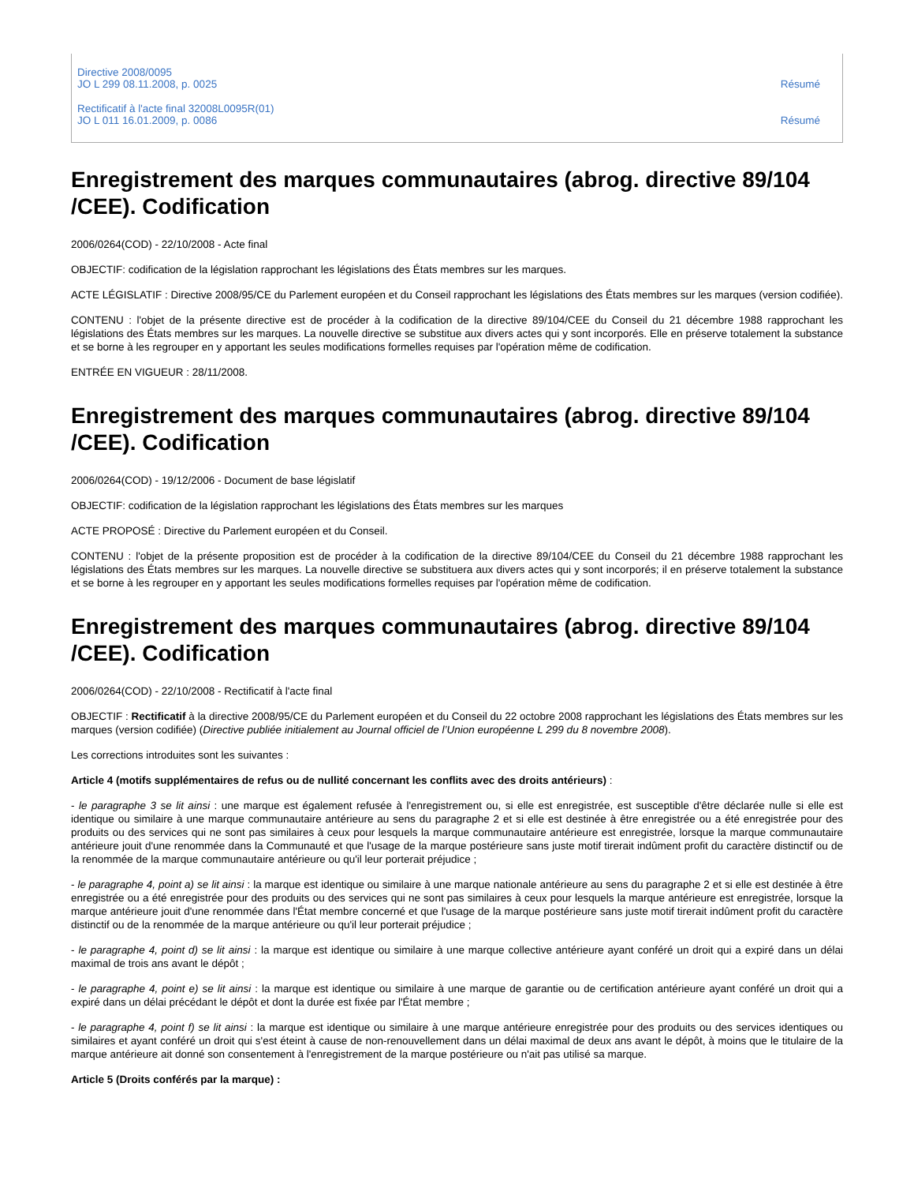Directive 2008/0095
JO L 299 08.11.2008, p. 0025
Résumé
Rectificatif à l'acte final 32008L0095R(01)
JO L 011 16.01.2009, p. 0086
Résumé
Enregistrement des marques communautaires (abrog. directive 89/104 /CEE). Codification
2006/0264(COD) - 22/10/2008 - Acte final
OBJECTIF: codification de la législation rapprochant les législations des États membres sur les marques.
ACTE LÉGISLATIF : Directive 2008/95/CE du Parlement européen et du Conseil rapprochant les législations des États membres sur les marques (version codifiée).
CONTENU : l'objet de la présente directive est de procéder à la codification de la directive 89/104/CEE du Conseil du 21 décembre 1988 rapprochant les législations des États membres sur les marques. La nouvelle directive se substitue aux divers actes qui y sont incorporés. Elle en préserve totalement la substance et se borne à les regrouper en y apportant les seules modifications formelles requises par l'opération même de codification.
ENTRÉE EN VIGUEUR : 28/11/2008.
Enregistrement des marques communautaires (abrog. directive 89/104 /CEE). Codification
2006/0264(COD) - 19/12/2006 - Document de base législatif
OBJECTIF: codification de la législation rapprochant les législations des États membres sur les marques
ACTE PROPOSÉ : Directive du Parlement européen et du Conseil.
CONTENU : l'objet de la présente proposition est de procéder à la codification de la directive 89/104/CEE du Conseil du 21 décembre 1988 rapprochant les législations des États membres sur les marques. La nouvelle directive se substituera aux divers actes qui y sont incorporés; il en préserve totalement la substance et se borne à les regrouper en y apportant les seules modifications formelles requises par l'opération même de codification.
Enregistrement des marques communautaires (abrog. directive 89/104 /CEE). Codification
2006/0264(COD) - 22/10/2008 - Rectificatif à l'acte final
OBJECTIF : Rectificatif à la directive 2008/95/CE du Parlement européen et du Conseil du 22 octobre 2008 rapprochant les législations des États membres sur les marques (version codifiée) (Directive publiée initialement au Journal officiel de l’Union européenne L 299 du 8 novembre 2008).
Les corrections introduites sont les suivantes :
Article 4 (motifs supplémentaires de refus ou de nullité concernant les conflits avec des droits antérieurs) :
- le paragraphe 3 se lit ainsi : une marque est également refusée à l'enregistrement ou, si elle est enregistrée, est susceptible d'être déclarée nulle si elle est identique ou similaire à une marque communautaire antérieure au sens du paragraphe 2 et si elle est destinée à être enregistrée ou a été enregistrée pour des produits ou des services qui ne sont pas similaires à ceux pour lesquels la marque communautaire antérieure est enregistrée, lorsque la marque communautaire antérieure jouit d'une renommée dans la Communauté et que l'usage de la marque postérieure sans juste motif tirerait indûment profit du caractère distinctif ou de la renommée de la marque communautaire antérieure ou qu'il leur porterait préjudice ;
- le paragraphe 4, point a) se lit ainsi : la marque est identique ou similaire à une marque nationale antérieure au sens du paragraphe 2 et si elle est destinée à être enregistrée ou a été enregistrée pour des produits ou des services qui ne sont pas similaires à ceux pour lesquels la marque antérieure est enregistrée, lorsque la marque antérieure jouit d'une renommée dans l'État membre concerné et que l'usage de la marque postérieure sans juste motif tirerait indûment profit du caractère distinctif ou de la renommée de la marque antérieure ou qu'il leur porterait préjudice ;
- le paragraphe 4, point d) se lit ainsi : la marque est identique ou similaire à une marque collective antérieure ayant conféré un droit qui a expiré dans un délai maximal de trois ans avant le dépôt ;
- le paragraphe 4, point e) se lit ainsi : la marque est identique ou similaire à une marque de garantie ou de certification antérieure ayant conféré un droit qui a expiré dans un délai précédant le dépôt et dont la durée est fixée par l'État membre ;
- le paragraphe 4, point f) se lit ainsi : la marque est identique ou similaire à une marque antérieure enregistrée pour des produits ou des services identiques ou similaires et ayant conféré un droit qui s'est éteint à cause de non-renouvellement dans un délai maximal de deux ans avant le dépôt, à moins que le titulaire de la marque antérieure ait donné son consentement à l'enregistrement de la marque postérieure ou n'ait pas utilisé sa marque.
Article 5 (Droits conférés par la marque) :